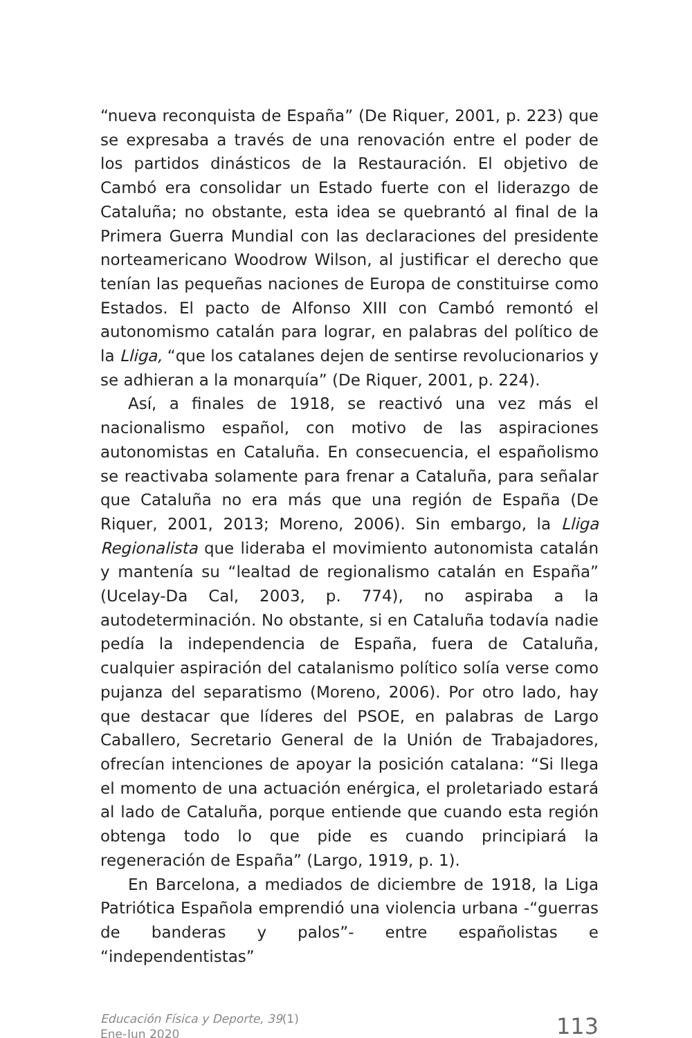“nueva reconquista de España” (De Riquer, 2001, p. 223) que se expresaba a través de una renovación entre el poder de los partidos dinásticos de la Restauración. El objetivo de Cambó era consolidar un Estado fuerte con el liderazgo de Cataluña; no obstante, esta idea se quebrantó al final de la Primera Guerra Mundial con las declaraciones del presidente norteamericano Woodrow Wilson, al justificar el derecho que tenían las pequeñas naciones de Europa de constituirse como Estados. El pacto de Alfonso XIII con Cambó remontó el autonomismo catalán para lograr, en palabras del político de la Lliga, “que los catalanes dejen de sentirse revolucionarios y se adhieran a la monarquía” (De Riquer, 2001, p. 224).
Así, a finales de 1918, se reactivó una vez más el nacionalismo español, con motivo de las aspiraciones autonomistas en Cataluña. En consecuencia, el españolismo se reactivaba solamente para frenar a Cataluña, para señalar que Cataluña no era más que una región de España (De Riquer, 2001, 2013; Moreno, 2006). Sin embargo, la Lliga Regionalista que lideraba el movimiento autonomista catalán y mantenía su “lealtad de regionalismo catalán en España” (Ucelay-Da Cal, 2003, p. 774), no aspiraba a la autodeterminación. No obstante, si en Cataluña todavía nadie pedía la independencia de España, fuera de Cataluña, cualquier aspiración del catalanismo político solía verse como pujanza del separatismo (Moreno, 2006). Por otro lado, hay que destacar que líderes del PSOE, en palabras de Largo Caballero, Secretario General de la Unión de Trabajadores, ofrecían intenciones de apoyar la posición catalana: “Si llega el momento de una actuación enérgica, el proletariado estará al lado de Cataluña, porque entiende que cuando esta región obtenga todo lo que pide es cuando principiará la regeneración de España” (Largo, 1919, p. 1).
En Barcelona, a mediados de diciembre de 1918, la Liga Patriótica Española emprendió una violencia urbana -“guerras de banderas y palos”- entre españolistas e “independentistas”
Educación Física y Deporte, 39(1)
Ene-Jun 2020
113